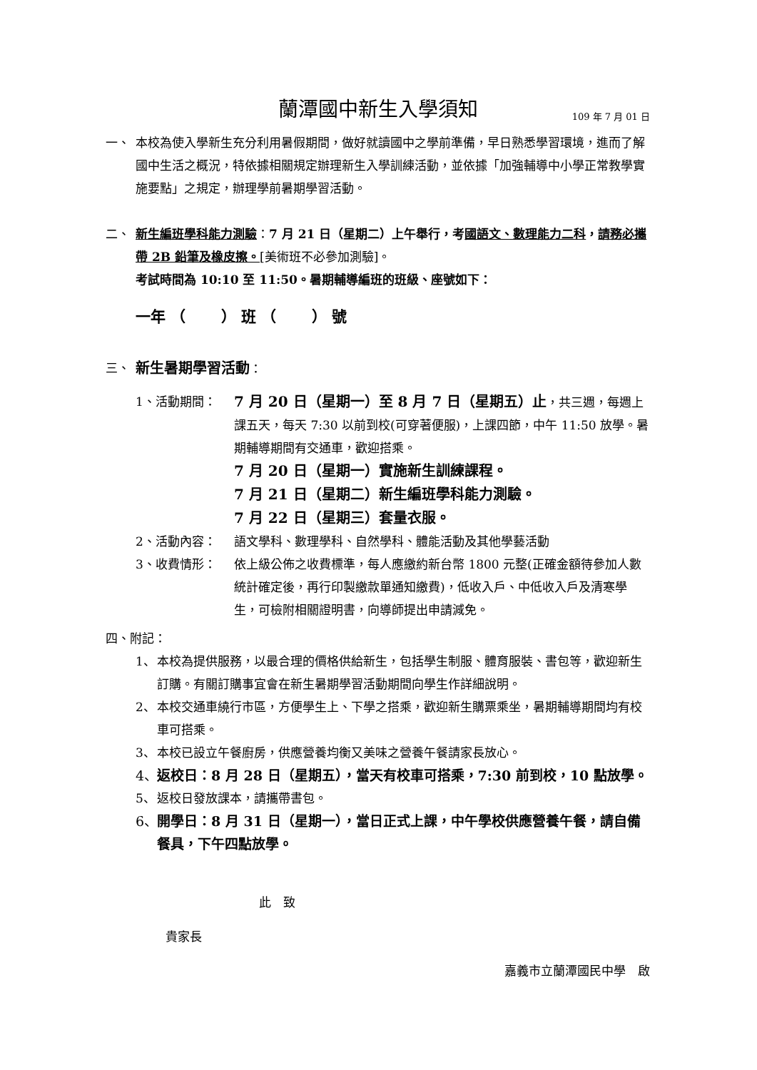蘭潭國中新生入學須知 109 年 7 月 01 日
一、 本校為使入學新生充分利用暑假期間，做好就讀國中之學前準備，早日熟悉學習環境，進而了解國中生活之概況，特依據相關規定辦理新生入學訓練活動，並依據「加強輔導中小學正常教學實施要點」之規定，辦理學前暑期學習活動。
二、 新生編班學科能力測驗：7 月 21 日（星期二）上午舉行，考國語文、數理能力二科，請務必攜帶 2B 鉛筆及橡皮擦。[美術班不必參加測驗]。
考試時間為 10:10 至 11:50。暑期輔導編班的班級、座號如下：
一年 （　　 ） 班 （　　 ） 號
三、
新生暑期學習活動：
1、活動期間：
7 月 20 日（星期一）至 8 月 7 日（星期五）止，共三週，每週上課五天，每天 7:30 以前到校(可穿著便服)，上課四節，中午 11:50 放學。暑期輔導期間有交通車，歡迎搭乘。
7 月 20 日（星期一）實施新生訓練課程。
7 月 21 日（星期二）新生編班學科能力測驗。
7 月 22 日（星期三）套量衣服。
2、活動內容： 語文學科、數理學科、自然學科、體能活動及其他學藝活動
3、收費情形： 依上級公佈之收費標準，每人應繳約新台幣 1800 元整(正確金額待參加人數統計確定後，再行印製繳款單通知繳費)，低收入戶、中低收入戶及清寒學生，可檢附相關證明書，向導師提出申請減免。
四、附記：
1、 本校為提供服務，以最合理的價格供給新生，包括學生制服、體育服裝、書包等，歡迎新生訂購。有關訂購事宜會在新生暑期學習活動期間向學生作詳細說明。
2、 本校交通車繞行市區，方便學生上、下學之搭乘，歡迎新生購票乘坐，暑期輔導期間均有校車可搭乘。
3、 本校已設立午餐廚房，供應營養均衡又美味之營養午餐請家長放心。
4、
返校日：8 月 28 日（星期五），當天有校車可搭乘，7:30 前到校，10 點放學。
5、 返校日發放課本，請攜帶書包。
6、
開學日：8 月 31 日（星期一），當日正式上課，中午學校供應營養午餐，請自備餐具，下午四點放學。
此　致
貴家長
嘉義市立蘭潭國民中學　啟